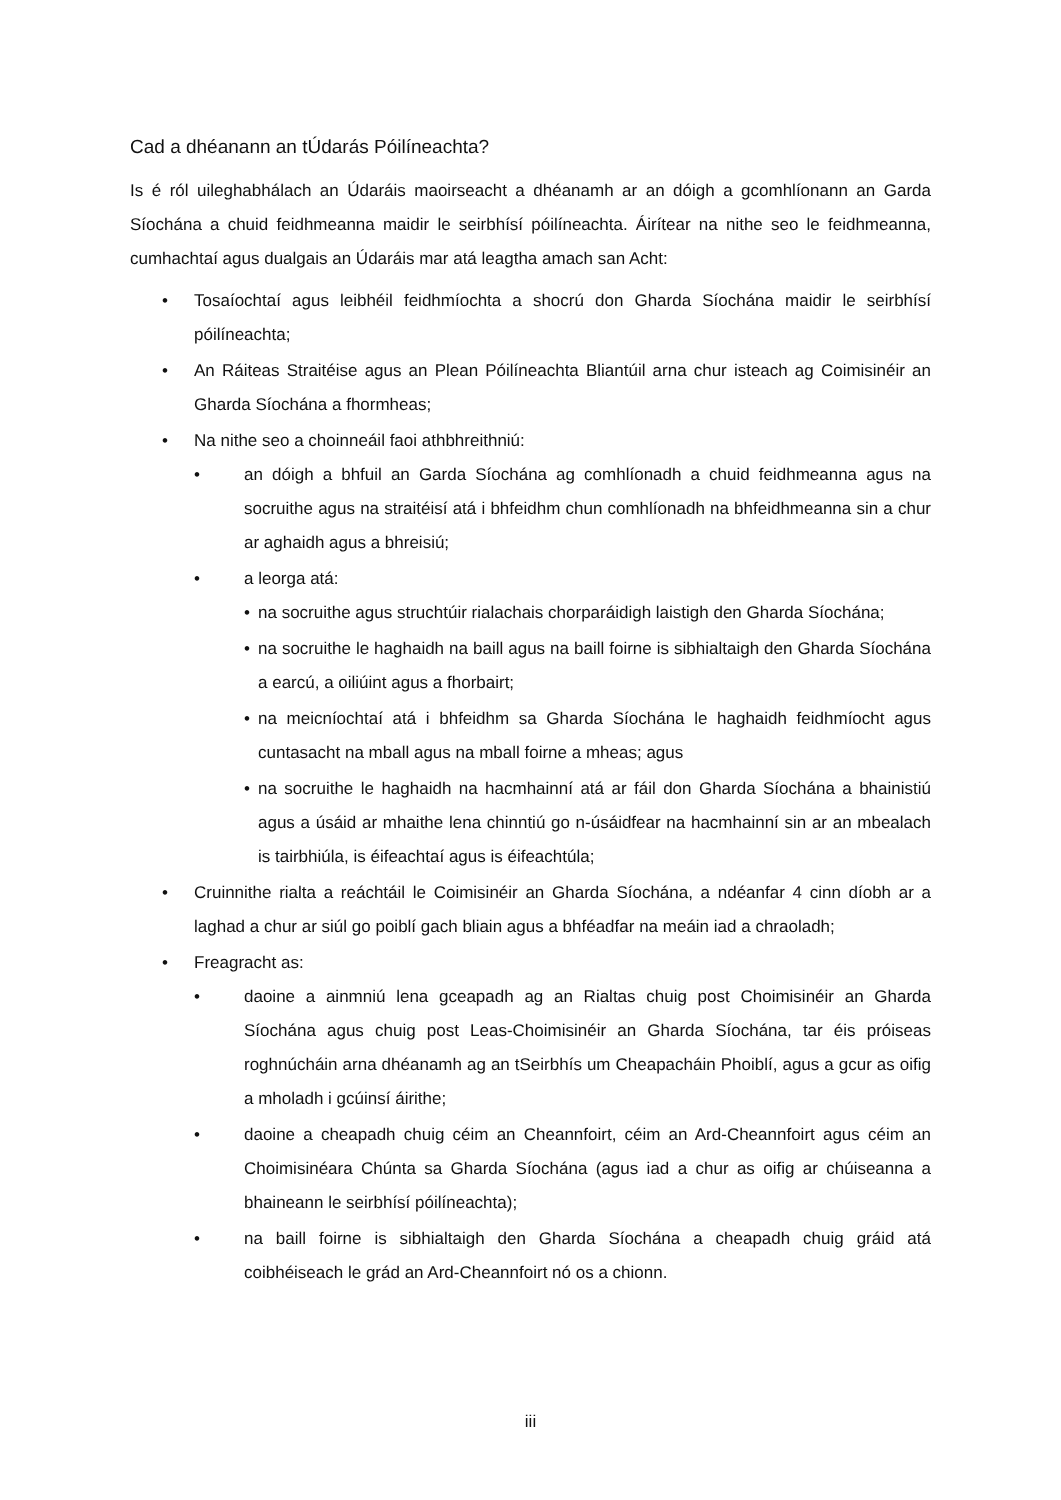Cad a dhéanann an tÚdarás Póilíneachta?
Is é ról uileghabhálach an Údaráis maoirseacht a dhéanamh ar an dóigh a gcomhlíonann an Garda Síochána a chuid feidhmeanna maidir le seirbhísí póilíneachta. Áirítear na nithe seo le feidhmeanna, cumhachtaí agus dualgais an Údaráis mar atá leagtha amach san Acht:
• Tosaíochtaí agus leibhéil feidhmíochta a shocrú don Gharda Síochána maidir le seirbhísí póilíneachta;
• An Ráiteas Straitéise agus an Plean Póilíneachta Bliantúil arna chur isteach ag Coimisinéir an Gharda Síochána a fhormheas;
• Na nithe seo a choinneáil faoi athbhreithniú:
• an dóigh a bhfuil an Garda Síochána ag comhlíonadh a chuid feidhmeanna agus na socruithe agus na straitéisí atá i bhfeidhm chun comhlíonadh na bhfeidhmeanna sin a chur ar aghaidh agus a bhreisiú;
• a leorga atá:
• na socruithe agus struchtúir rialachais chorparáidigh laistigh den Gharda Síochána;
• na socruithe le haghaidh na baill agus na baill foirne is sibhialtaigh den Gharda Síochána a earcú, a oiliúint agus a fhorbairt;
• na meicníochtaí atá i bhfeidhm sa Gharda Síochána le haghaidh feidhmíocht agus cuntasacht na mball agus na mball foirne a mheas; agus
• na socruithe le haghaidh na hacmhainní atá ar fáil don Gharda Síochána a bhainistiú agus a úsáid ar mhaithe lena chinntiú go n-úsáidfear na hacmhainní sin ar an mbealach is tairbhiúla, is éifeachtaí agus is éifeachtúla;
• Cruinnithe rialta a reáchtáil le Coimisinéir an Gharda Síochána, a ndéanfar 4 cinn díobh ar a laghad a chur ar siúl go poiblí gach bliain agus a bhféadfar na meáin iad a chraoladh;
• Freagracht as:
• daoine a ainmniú lena gceapadh ag an Rialtas chuig post Choimisinéir an Gharda Síochána agus chuig post Leas-Choimisinéir an Gharda Síochána, tar éis próiseas roghnúcháin arna dhéanamh ag an tSeirbhís um Cheapacháin Phoiblí, agus a gcur as oifig a mholadh i gcúinsí áirithe;
• daoine a cheapadh chuig céim an Cheannfoirt, céim an Ard-Cheannfoirt agus céim an Choimisinéara Chúnta sa Gharda Síochána (agus iad a chur as oifig ar chúiseanna a bhaineann le seirbhísí póilíneachta);
• na baill foirne is sibhialtaigh den Gharda Síochána a cheapadh chuig gráid atá coibhéiseach le grád an Ard-Cheannfoirt nó os a chionn.
iii